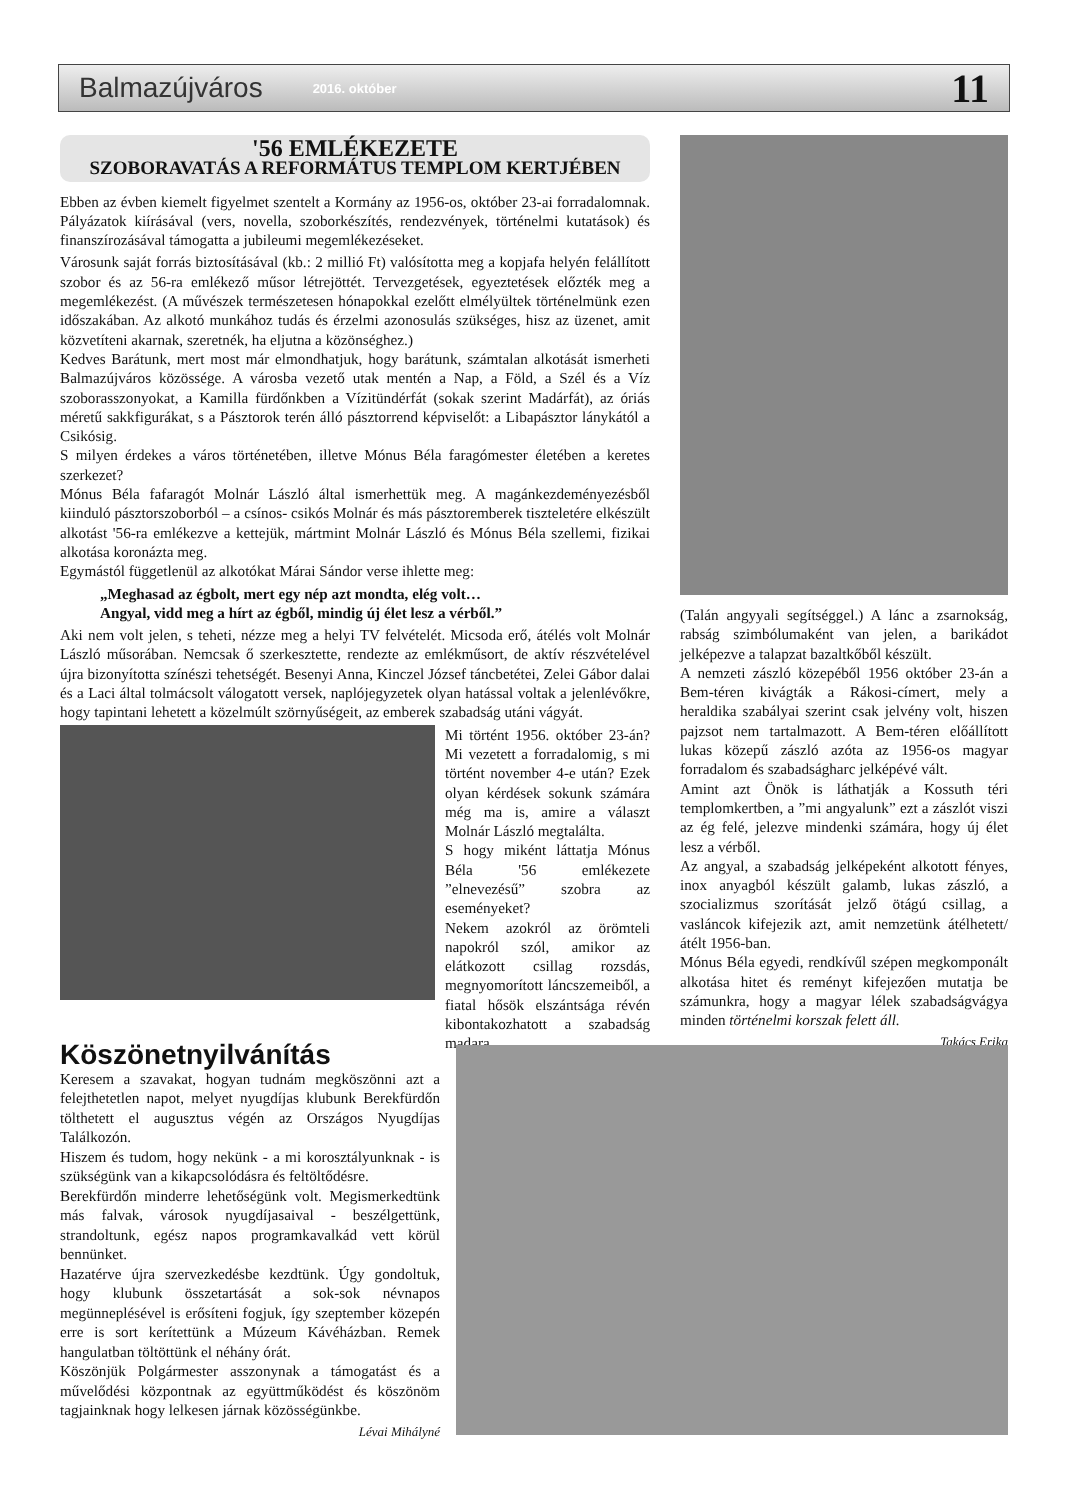Balmazújváros 2016. október 11
'56 EMLÉKEZETE
SZOBORAVATÁS A REFORMÁTUS TEMPLOM KERTJÉBEN
Ebben az évben kiemelt figyelmet szentelt a Kormány az 1956-os, október 23-ai forradalomnak. Pályázatok kiírásával (vers, novella, szoborkészítés, rendezvények, történelmi kutatások) és finanszírozásával támogatta a jubileumi megemlékezéseket.
Városunk saját forrás biztosításával (kb.: 2 millió Ft) valósította meg a kopjafa helyén felállított szobor és az 56-ra emlékező műsor létrejöttét. Tervezgetések, egyeztetések előzték meg a megemlékezést. (A művészek természetesen hónapokkal ezelőtt elmélyültek történelmünk ezen időszakában. Az alkotó munkához tudás és érzelmi azonosulás szükséges, hisz az üzenet, amit közvetíteni akarnak, szeretnék, ha eljutna a közönséghez.)
Kedves Barátunk, mert most már elmondhatjuk, hogy barátunk, számtalan alkotását ismerheti Balmazújváros közössége. A városba vezető utak mentén a Nap, a Föld, a Szél és a Víz szoborasszonyokat, a Kamilla fürdőnkben a Vízitündérfát (sokak szerint Madárfát), az óriás méretű sakkfigurákat, s a Pásztorok terén álló pásztorrend képviselőt: a Libapásztor lánykától a Csikósig.
S milyen érdekes a város történetében, illetve Mónus Béla faragómester életében a keretes szerkezet?
Mónus Béla fafaragót Molnár László által ismerhettük meg. A magánkezdeményezésből kiinduló pásztorszoborból – a csínos- csikós Molnár és más pásztoremberek tiszteletére elkészült alkotást '56-ra emlékezve a kettejük, mártmint Molnár László és Mónus Béla szellemi, fizikai alkotása koronázta meg.
Egymástól függetlenül az alkotókat Márai Sándor verse ihlette meg:
„Meghasad az égbolt, mert egy nép azt mondta, elég volt…
Angyal, vidd meg a hírt az égből, mindig új élet lesz a vérből.”
Aki nem volt jelen, s teheti, nézze meg a helyi TV felvételét. Micsoda erő, átélés volt Molnár László műsorában. Nemcsak ő szerkesztette, rendezte az emlékműsort, de aktív részvételével újra bizonyította színészi tehetségét. Besenyi Anna, Kinczel József táncbetétei, Zelei Gábor dalai és a Laci által tolmácsolt válogatott versek, naplójegyzetek olyan hatással voltak a jelenlévőkre, hogy tapintani lehetett a közelmúlt szörnyűségeit, az emberek szabadság utáni vágyát.
Mi történt 1956. október 23-án? Mi vezetett a forradalomig, s mi történt november 4-e után? Ezek olyan kérdések sokunk számára még ma is, amire a választ Molnár László megtalálta.
S hogy miként láttatja Mónus Béla '56 emlékezete ”elnevezésű” szobra az eseményeket?
Nekem azokról az örömteli napokról szól, amikor az elátkozott csillag rozsdás, megnyomorított láncszemeiből, a fiatal hősök elszántsága révén kibontakozhatott a szabadság madara.
(Talán angyyali segítséggel.) A lánc a zsarnokság, rabság szimbólumaként van jelen, a barikádot jelképezve a talapzat bazaltkőből készült.
A nemzeti zászló közepéből 1956 október 23-án a Bem-téren kivágták a Rákosi-címert, mely a heraldika szabályai szerint csak jelvény volt, hiszen pajzsot nem tartalmazott. A Bem-téren előállított lukas közepű zászló azóta az 1956-os magyar forradalom és szabadságharc jelképévé vált.
Amint azt Önök is láthatják a Kossuth téri templomkertben, a ”mi angyalunk” ezt a zászlót viszi az ég felé, jelezve mindenki számára, hogy új élet lesz a vérből.
Az angyal, a szabadság jelképeként alkotott fényes, inox anyagból készült galamb, lukas zászló, a szocializmus szorítását jelző ötágú csillag, a vasláncok kifejezik azt, amit nemzetünk átélhetett/átélt 1956-ban.
Mónus Béla egyedi, rendkívűl szépen megkomponált alkotása hitet és reményt kifejezően mutatja be számunkra, hogy a magyar lélek szabadságvágya minden történelmi korszak felett áll.
Takács Erika
Köszönetnyilvánítás
Keresem a szavakat, hogyan tudnám megköszönni azt a felejthetetlen napot, melyet nyugdíjas klubunk Berekfürdőn tölthetett el augusztus végén az Országos Nyugdíjas Találkozón.
Hiszem és tudom, hogy nekünk - a mi korosztályunknak - is szükségünk van a kikapcsolódásra és feltöltődésre.
Berekfürdőn minderre lehetőségünk volt. Megismerkedtünk más falvak, városok nyugdíjasaival - beszélgettünk, strandoltunk, egész napos programkavalkád vett körül bennünket.
Hazatérve újra szervezkedésbe kezdtünk. Úgy gondoltuk, hogy klubunk összetartását a sok-sok névnapos megünneplésével is erősíteni fogjuk, így szeptember közepén erre is sort kerítettünk a Múzeum Kávéházban. Remek hangulatban töltöttünk el néhány órát.
Köszönjük Polgármester asszonynak a támogatást és a művelődési központnak az együttműködést és köszönöm tagjainknak hogy lelkesen járnak közösségünkbe.
Lévai Mihályné